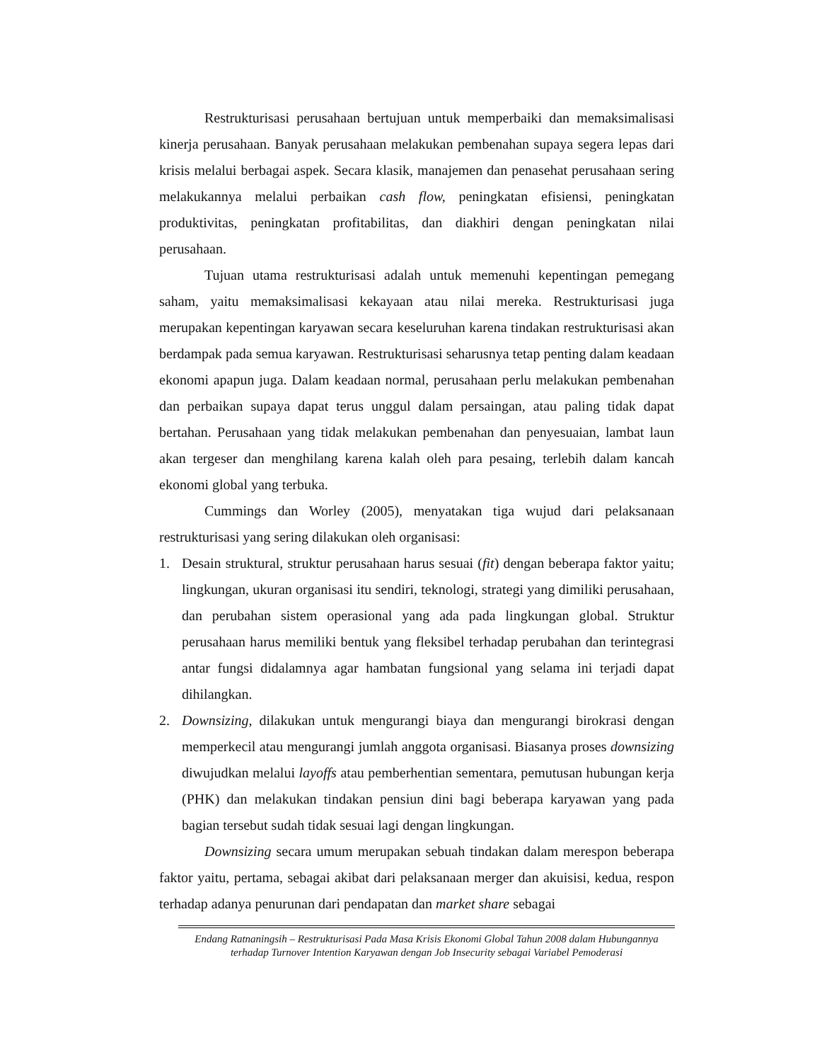Restrukturisasi perusahaan bertujuan untuk memperbaiki dan memaksimalisasi kinerja perusahaan. Banyak perusahaan melakukan pembenahan supaya segera lepas dari krisis melalui berbagai aspek. Secara klasik, manajemen dan penasehat perusahaan sering melakukannya melalui perbaikan cash flow, peningkatan efisiensi, peningkatan produktivitas, peningkatan profitabilitas, dan diakhiri dengan peningkatan nilai perusahaan.
Tujuan utama restrukturisasi adalah untuk memenuhi kepentingan pemegang saham, yaitu memaksimalisasi kekayaan atau nilai mereka. Restrukturisasi juga merupakan kepentingan karyawan secara keseluruhan karena tindakan restrukturisasi akan berdampak pada semua karyawan. Restrukturisasi seharusnya tetap penting dalam keadaan ekonomi apapun juga. Dalam keadaan normal, perusahaan perlu melakukan pembenahan dan perbaikan supaya dapat terus unggul dalam persaingan, atau paling tidak dapat bertahan. Perusahaan yang tidak melakukan pembenahan dan penyesuaian, lambat laun akan tergeser dan menghilang karena kalah oleh para pesaing, terlebih dalam kancah ekonomi global yang terbuka.
Cummings dan Worley (2005), menyatakan tiga wujud dari pelaksanaan restrukturisasi yang sering dilakukan oleh organisasi:
1. Desain struktural, struktur perusahaan harus sesuai (fit) dengan beberapa faktor yaitu; lingkungan, ukuran organisasi itu sendiri, teknologi, strategi yang dimiliki perusahaan, dan perubahan sistem operasional yang ada pada lingkungan global. Struktur perusahaan harus memiliki bentuk yang fleksibel terhadap perubahan dan terintegrasi antar fungsi didalamnya agar hambatan fungsional yang selama ini terjadi dapat dihilangkan.
2. Downsizing, dilakukan untuk mengurangi biaya dan mengurangi birokrasi dengan memperkecil atau mengurangi jumlah anggota organisasi. Biasanya proses downsizing diwujudkan melalui layoffs atau pemberhentian sementara, pemutusan hubungan kerja (PHK) dan melakukan tindakan pensiun dini bagi beberapa karyawan yang pada bagian tersebut sudah tidak sesuai lagi dengan lingkungan.
Downsizing secara umum merupakan sebuah tindakan dalam merespon beberapa faktor yaitu, pertama, sebagai akibat dari pelaksanaan merger dan akuisisi, kedua, respon terhadap adanya penurunan dari pendapatan dan market share sebagai
Endang Ratnaningsih – Restrukturisasi Pada Masa Krisis Ekonomi Global Tahun 2008 dalam Hubungannya terhadap Turnover Intention Karyawan dengan Job Insecurity sebagai Variabel Pemoderasi